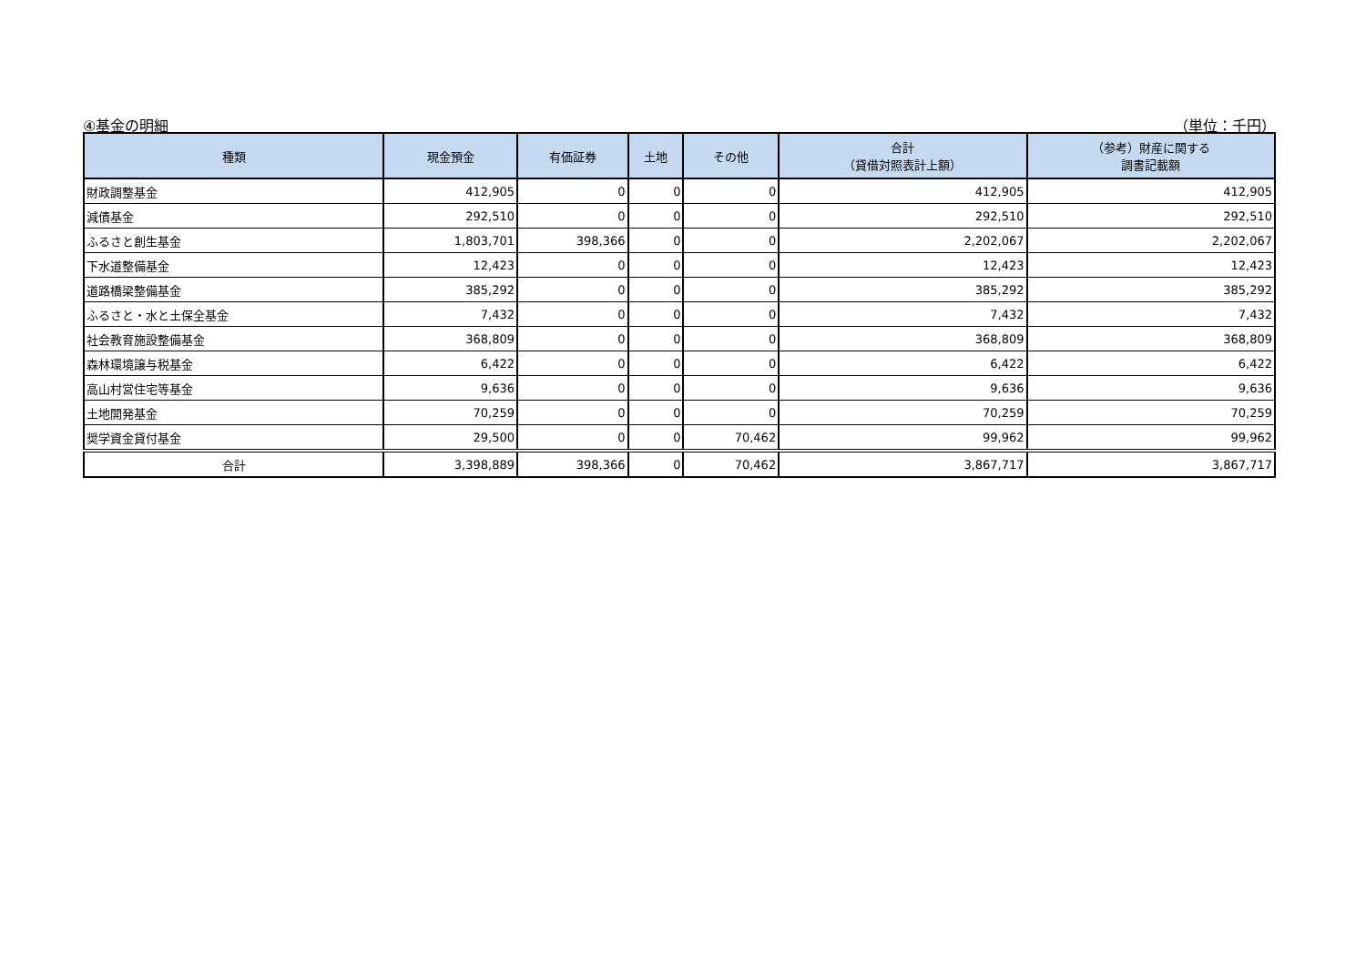④基金の明細 （単位：千円）
| 種類 | 現金預金 | 有価証券 | 土地 | その他 | 合計 （貸借対照表計上額） | （参考）財産に関する 調書記載額 |
| --- | --- | --- | --- | --- | --- | --- |
| 財政調整基金 | 412,905 | 0 | 0 | 0 | 412,905 | 412,905 |
| 減債基金 | 292,510 | 0 | 0 | 0 | 292,510 | 292,510 |
| ふるさと創生基金 | 1,803,701 | 398,366 | 0 | 0 | 2,202,067 | 2,202,067 |
| 下水道整備基金 | 12,423 | 0 | 0 | 0 | 12,423 | 12,423 |
| 道路橋梁整備基金 | 385,292 | 0 | 0 | 0 | 385,292 | 385,292 |
| ふるさと・水と土保全基金 | 7,432 | 0 | 0 | 0 | 7,432 | 7,432 |
| 社会教育施設整備基金 | 368,809 | 0 | 0 | 0 | 368,809 | 368,809 |
| 森林環境譲与税基金 | 6,422 | 0 | 0 | 0 | 6,422 | 6,422 |
| 高山村営住宅等基金 | 9,636 | 0 | 0 | 0 | 9,636 | 9,636 |
| 土地開発基金 | 70,259 | 0 | 0 | 0 | 70,259 | 70,259 |
| 奨学資金貸付基金 | 29,500 | 0 | 0 | 70,462 | 99,962 | 99,962 |
| 合計 | 3,398,889 | 398,366 | 0 | 70,462 | 3,867,717 | 3,867,717 |